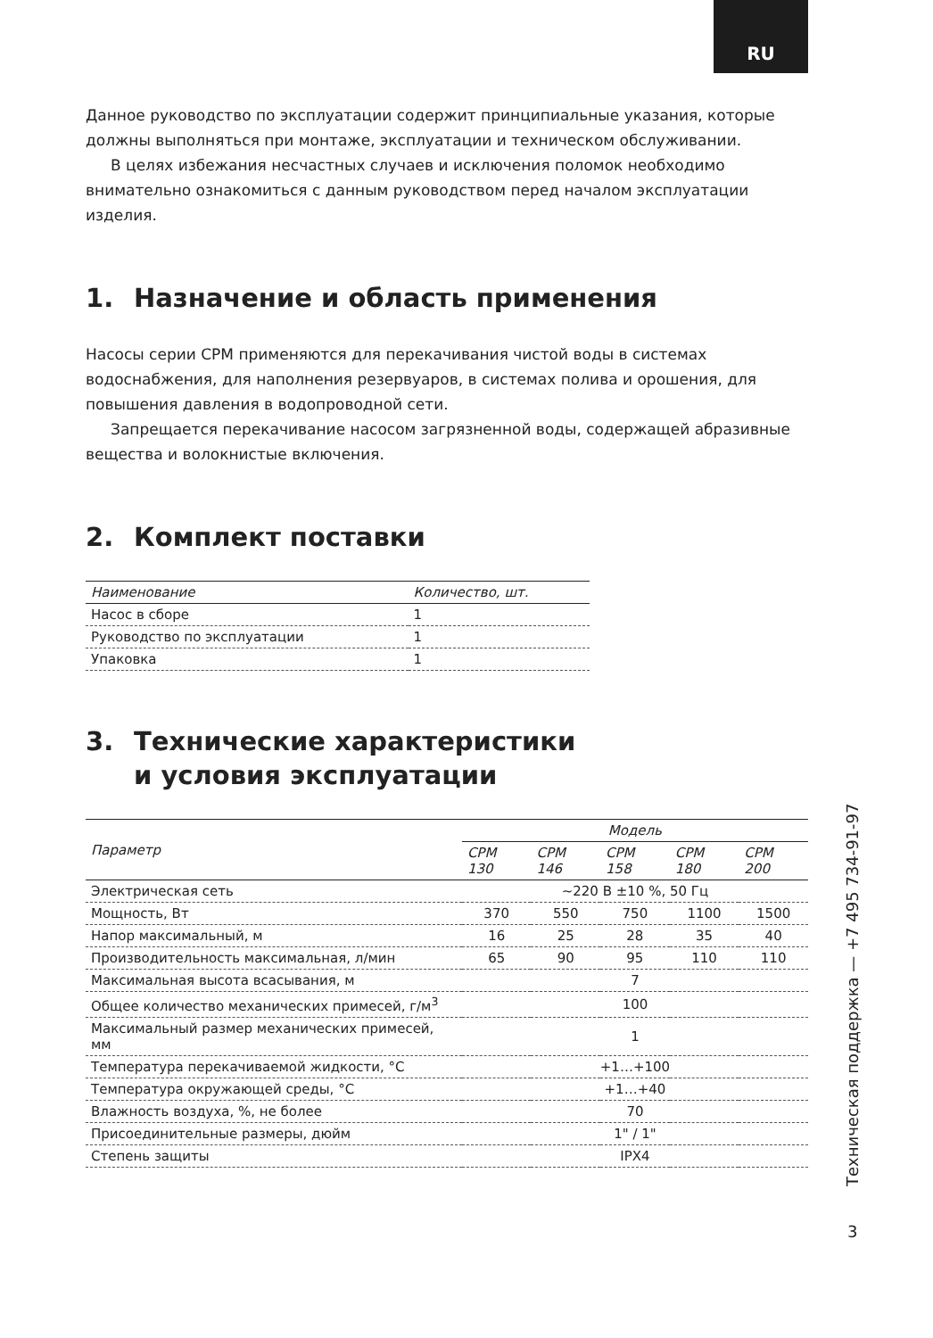RU
Данное руководство по эксплуатации содержит принципиальные указания, которые должны выполняться при монтаже, эксплуатации и техническом обслуживании.
В целях избежания несчастных случаев и исключения поломок необходимо внимательно ознакомиться с данным руководством перед началом эксплуатации изделия.
1. Назначение и область применения
Насосы серии CPM применяются для перекачивания чистой воды в системах водоснабжения, для наполнения резервуаров, в системах полива и орошения, для повышения давления в водопроводной сети.
Запрещается перекачивание насосом загрязненной воды, содержащей абразивные вещества и волокнистые включения.
2. Комплект поставки
| Наименование | Количество, шт. |
| --- | --- |
| Насос в сборе | 1 |
| Руководство по эксплуатации | 1 |
| Упаковка | 1 |
3. Технические характеристики
и условия эксплуатации
| Параметр | Модель | | | | |
| --- | --- | --- | --- | --- | --- |
| | CPM 130 | CPM 146 | CPM 158 | CPM 180 | CPM 200 |
| Электрическая сеть | ~220 В ±10 %, 50 Гц | | | | |
| Мощность, Вт | 370 | 550 | 750 | 1100 | 1500 |
| Напор максимальный, м | 16 | 25 | 28 | 35 | 40 |
| Производительность максимальная, л/мин | 65 | 90 | 95 | 110 | 110 |
| Максимальная высота всасывания, м | 7 | | | | |
| Общее количество механических примесей, г/м<sup>3</sup> | 100 | | | | |
| Максимальный размер механических примесей, мм | 1 | | | | |
| Температура перекачиваемой жидкости, °C | +1…+100 | | | | |
| Температура окружающей среды, °C | +1…+40 | | | | |
| Влажность воздуха, %, не более | 70 | | | | |
| Присоединительные размеры, дюйм | 1" / 1" | | | | |
| Степень защиты | IPX4 | | | | |
Техническая поддержка — +7 495 734-91-97
3